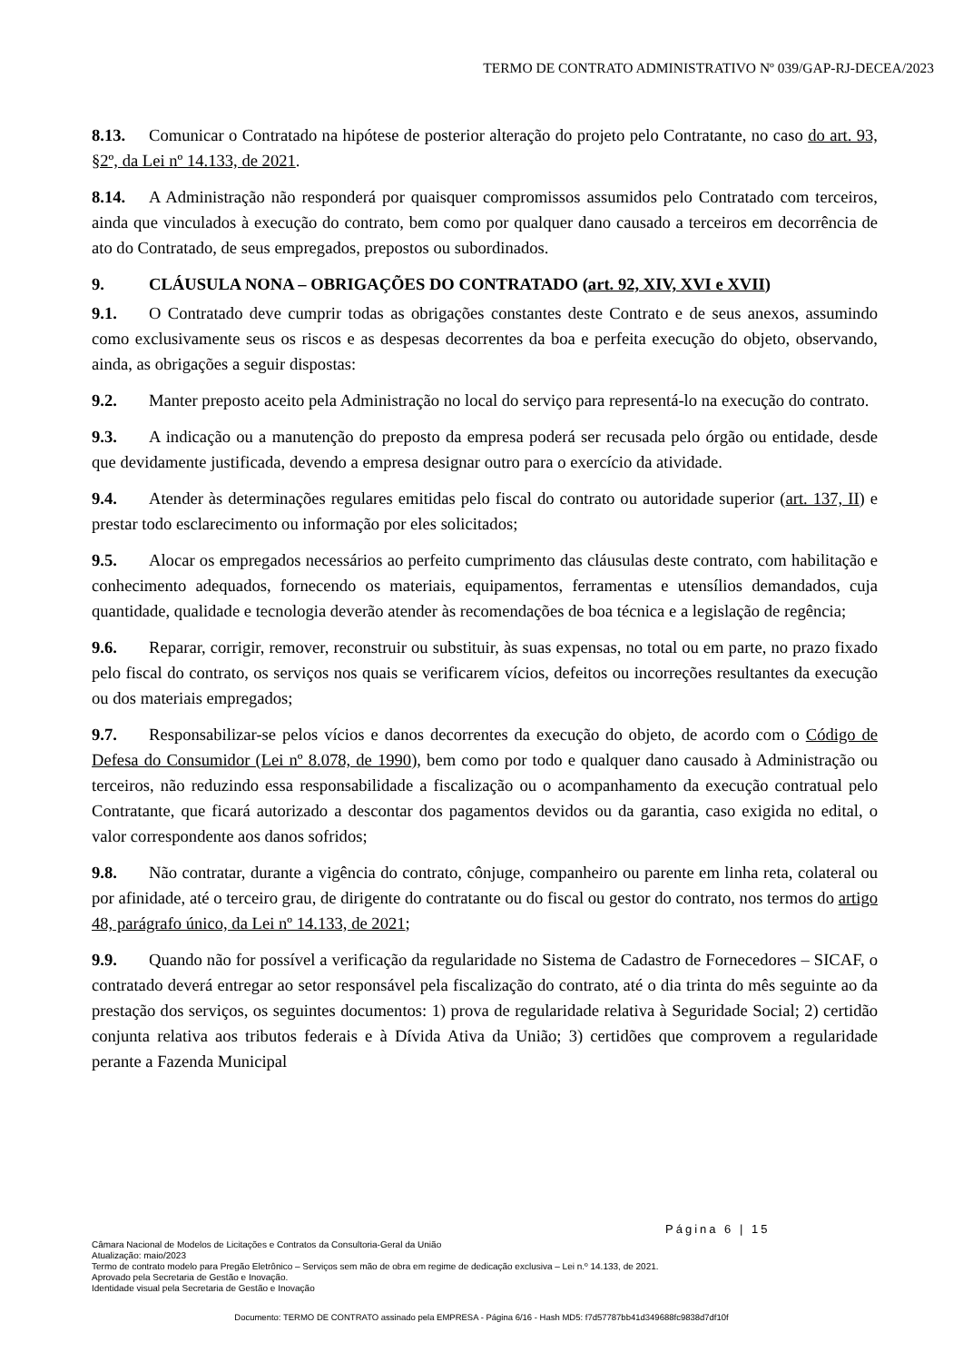TERMO DE CONTRATO ADMINISTRATIVO Nº 039/GAP-RJ-DECEA/2023
8.13. Comunicar o Contratado na hipótese de posterior alteração do projeto pelo Contratante, no caso do art. 93, §2º, da Lei nº 14.133, de 2021.
8.14. A Administração não responderá por quaisquer compromissos assumidos pelo Contratado com terceiros, ainda que vinculados à execução do contrato, bem como por qualquer dano causado a terceiros em decorrência de ato do Contratado, de seus empregados, prepostos ou subordinados.
9. CLÁUSULA NONA – OBRIGAÇÕES DO CONTRATADO (art. 92, XIV, XVI e XVII)
9.1. O Contratado deve cumprir todas as obrigações constantes deste Contrato e de seus anexos, assumindo como exclusivamente seus os riscos e as despesas decorrentes da boa e perfeita execução do objeto, observando, ainda, as obrigações a seguir dispostas:
9.2. Manter preposto aceito pela Administração no local do serviço para representá-lo na execução do contrato.
9.3. A indicação ou a manutenção do preposto da empresa poderá ser recusada pelo órgão ou entidade, desde que devidamente justificada, devendo a empresa designar outro para o exercício da atividade.
9.4. Atender às determinações regulares emitidas pelo fiscal do contrato ou autoridade superior (art. 137, II) e prestar todo esclarecimento ou informação por eles solicitados;
9.5. Alocar os empregados necessários ao perfeito cumprimento das cláusulas deste contrato, com habilitação e conhecimento adequados, fornecendo os materiais, equipamentos, ferramentas e utensílios demandados, cuja quantidade, qualidade e tecnologia deverão atender às recomendações de boa técnica e a legislação de regência;
9.6. Reparar, corrigir, remover, reconstruir ou substituir, às suas expensas, no total ou em parte, no prazo fixado pelo fiscal do contrato, os serviços nos quais se verificarem vícios, defeitos ou incorreções resultantes da execução ou dos materiais empregados;
9.7. Responsabilizar-se pelos vícios e danos decorrentes da execução do objeto, de acordo com o Código de Defesa do Consumidor (Lei nº 8.078, de 1990), bem como por todo e qualquer dano causado à Administração ou terceiros, não reduzindo essa responsabilidade a fiscalização ou o acompanhamento da execução contratual pelo Contratante, que ficará autorizado a descontar dos pagamentos devidos ou da garantia, caso exigida no edital, o valor correspondente aos danos sofridos;
9.8. Não contratar, durante a vigência do contrato, cônjuge, companheiro ou parente em linha reta, colateral ou por afinidade, até o terceiro grau, de dirigente do contratante ou do fiscal ou gestor do contrato, nos termos do artigo 48, parágrafo único, da Lei nº 14.133, de 2021;
9.9. Quando não for possível a verificação da regularidade no Sistema de Cadastro de Fornecedores – SICAF, o contratado deverá entregar ao setor responsável pela fiscalização do contrato, até o dia trinta do mês seguinte ao da prestação dos serviços, os seguintes documentos: 1) prova de regularidade relativa à Seguridade Social; 2) certidão conjunta relativa aos tributos federais e à Dívida Ativa da União; 3) certidões que comprovem a regularidade perante a Fazenda Municipal
Página 6 | 15
Câmara Nacional de Modelos de Licitações e Contratos da Consultoria-Geral da União
Atualização: maio/2023
Termo de contrato modelo para Pregão Eletrônico – Serviços sem mão de obra em regime de dedicação exclusiva – Lei n.º 14.133, de 2021.
Aprovado pela Secretaria de Gestão e Inovação.
Identidade visual pela Secretaria de Gestão e Inovação
Documento: TERMO DE CONTRATO assinado pela EMPRESA - Página 6/16 - Hash MD5: f7d57787bb41d349688fc9838d7df10f